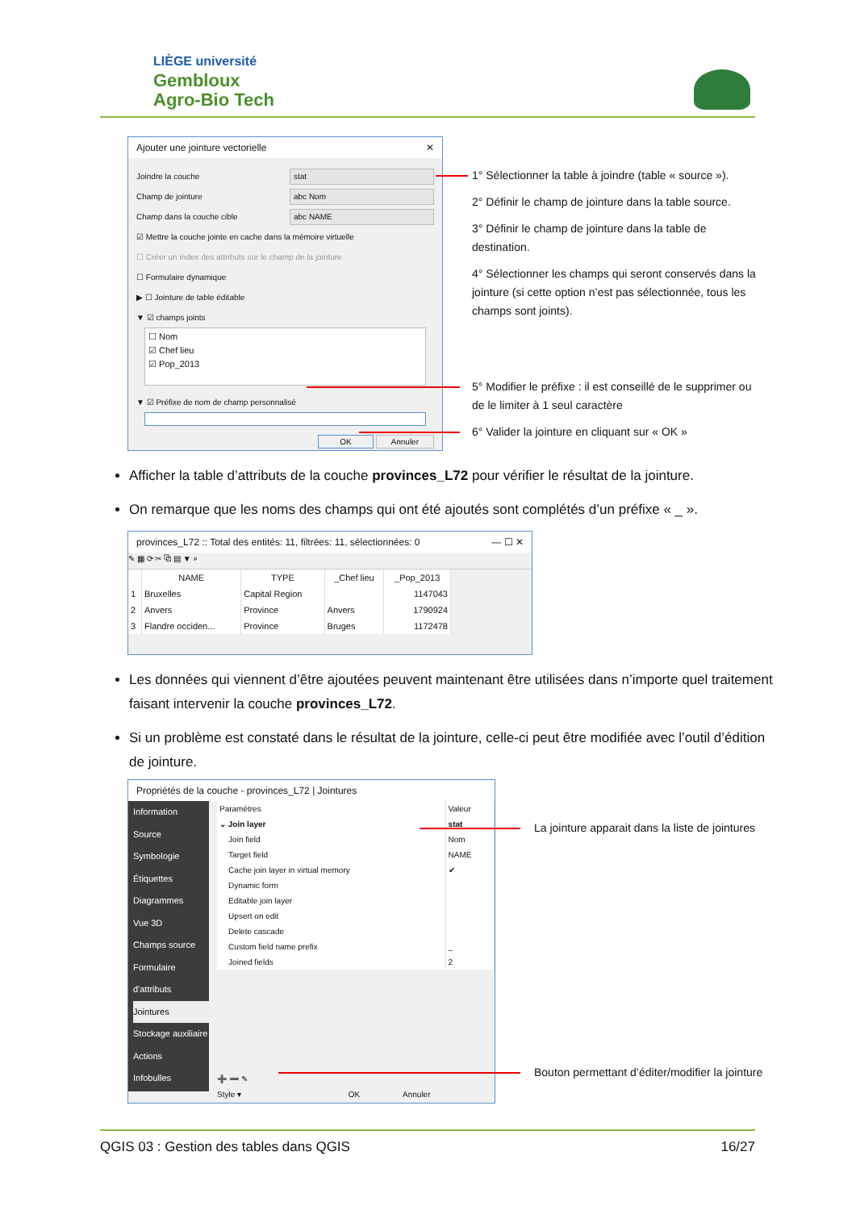LIÈGE université
Gembloux
Agro-Bio Tech
Ajouter une jointure vectorielle ✕
Joindre la couche
stat
Champ de jointure
abc Nom
Champ dans la couche cible
abc NAME
☑ Mettre la couche jointe en cache dans la mémoire virtuelle
☐ Créer un index des attributs sur le champ de la jointure
☐ Formulaire dynamique
▶ ☐ Jointure de table éditable
▼ ☑ champs joints
☐ Nom
☑ Chef lieu
☑ Pop_2013
▼ ☑ Préfixe de nom de champ personnalisé
OK Annuler
1° Sélectionner la table à joindre (table « source »).
2° Définir le champ de jointure dans la table source.
3° Définir le champ de jointure dans la table de destination.
4° Sélectionner les champs qui seront conservés dans la jointure (si cette option n’est pas sélectionnée, tous les champs sont joints).
5° Modifier le préfixe : il est conseillé de le supprimer ou de le limiter à 1 seul caractère
6° Valider la jointure en cliquant sur « OK »
Afficher la table d’attributs de la couche provinces_L72 pour vérifier le résultat de la jointure.
On remarque que les noms des champs qui ont été ajoutés sont complétés d’un préfixe « _ ».
provinces_L72 :: Total des entités: 11, filtrées: 11, sélectionnées: 0 — ☐ ✕
✎ ▦ ⟳ ✂ ⧉ ▤ ▼ ⌕
| | NAME | TYPE | _Chef lieu | _Pop_2013 |
| --- | --- | --- | --- | --- |
| 1 | Bruxelles | Capital Region | | 1147043 |
| 2 | Anvers | Province | Anvers | 1790924 |
| 3 | Flandre occiden... | Province | Bruges | 1172478 |
Les données qui viennent d’être ajoutées peuvent maintenant être utilisées dans n’importe quel traitement faisant intervenir la couche provinces_L72.
Si un problème est constaté dans le résultat de la jointure, celle-ci peut être modifiée avec l’outil d’édition de jointure.
Propriétés de la couche - provinces_L72 | Jointures
Information
Source
Symbologie
Étiquettes
Diagrammes
Vue 3D
Champs source
Formulaire d'attributs
Jointures
Stockage auxiliaire
Actions
Infobulles
| Paramètres | Valeur |
| --- | --- |
| ⌄ Join layer | stat |
| Join field | Nom |
| Target field | NAME |
| Cache join layer in virtual memory | ✔ |
| Dynamic form | |
| Editable join layer | |
| Upsert on edit | |
| Delete cascade | |
| Custom field name prefix | _ |
| Joined fields | 2 |
➕ ➖ ✎
Style ▾ OK Annuler
La jointure apparait dans la liste de jointures
Bouton permettant d’éditer/modifier la jointure
QGIS 03 : Gestion des tables dans QGIS 16/27